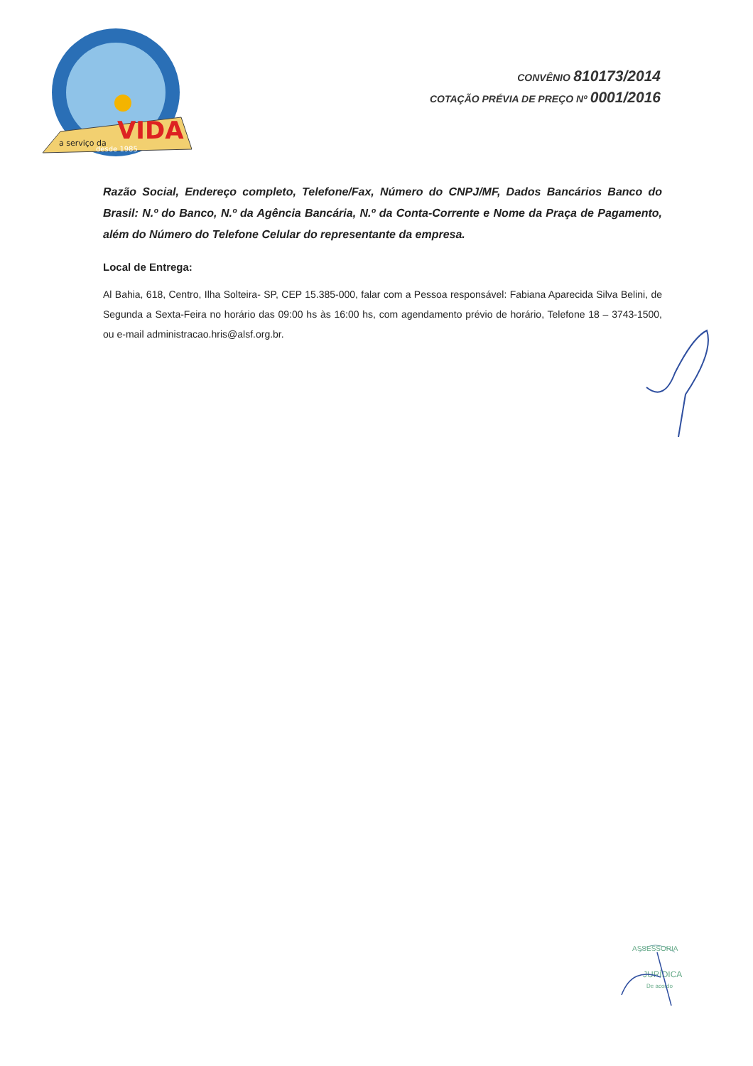a serviço da
VIDA
desde 1985
CONVÊNIO 810173/2014
COTAÇÃO PRÉVIA DE PREÇO Nº 0001/2016
Razão Social, Endereço completo, Telefone/Fax, Número do CNPJ/MF, Dados Bancários Banco do Brasil: N.º do Banco, N.º da Agência Bancária, N.º da Conta-Corrente e Nome da Praça de Pagamento, além do Número do Telefone Celular do representante da empresa.
Local de Entrega:
Al Bahia, 618, Centro, Ilha Solteira- SP, CEP 15.385-000, falar com a Pessoa responsável: Fabiana Aparecida Silva Belini, de Segunda a Sexta-Feira no horário das 09:00 hs às 16:00 hs, com agendamento prévio de horário, Telefone 18 – 3743-1500, ou e-mail administracao.hris@alsf.org.br.
ASSESSORIA
JURÍDICA
De acordo